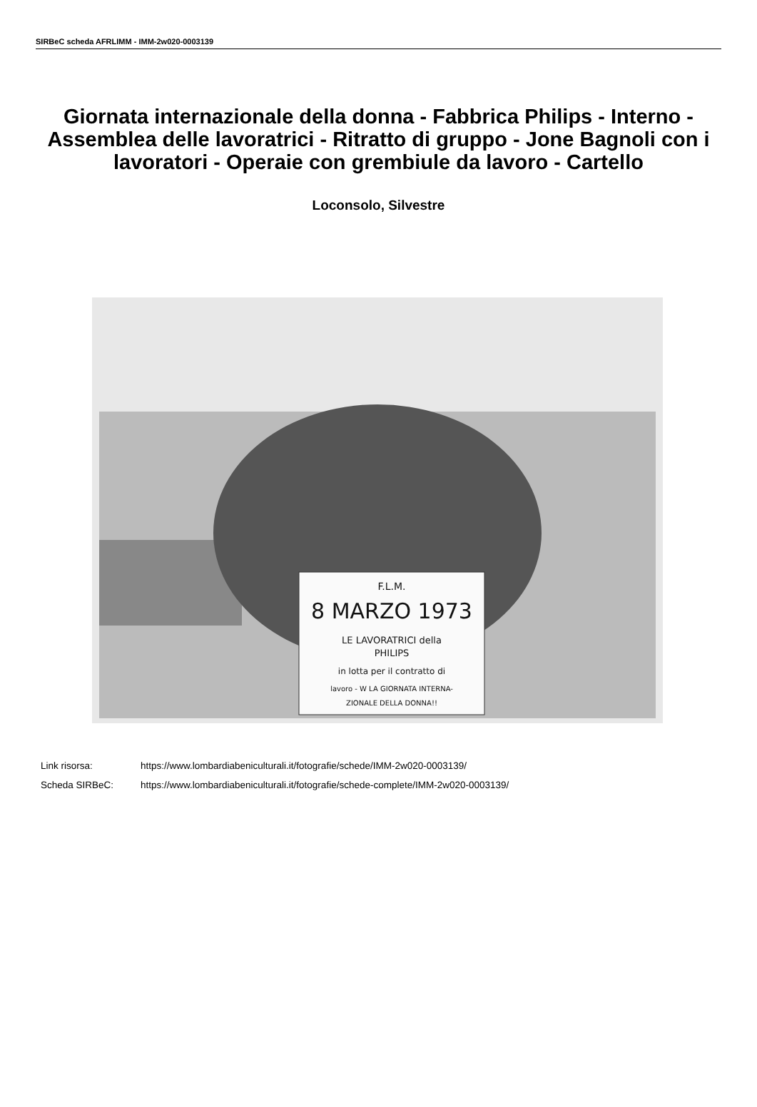SIRBeC scheda AFRLIMM - IMM-2w020-0003139
Giornata internazionale della donna - Fabbrica Philips - Interno - Assemblea delle lavoratrici - Ritratto di gruppo - Jone Bagnoli con i lavoratori - Operaie con grembiule da lavoro - Cartello
Loconsolo, Silvestre
F.L.M.
8 MARZO 1973
LE LAVORATRICI della
PHILIPS
in lotta per il contratto di
lavoro - W LA GIORNATA INTERNA-
ZIONALE DELLA DONNA!!
Link risorsa: https://www.lombardiabeniculturali.it/fotografie/schede/IMM-2w020-0003139/
Scheda SIRBeC: https://www.lombardiabeniculturali.it/fotografie/schede-complete/IMM-2w020-0003139/